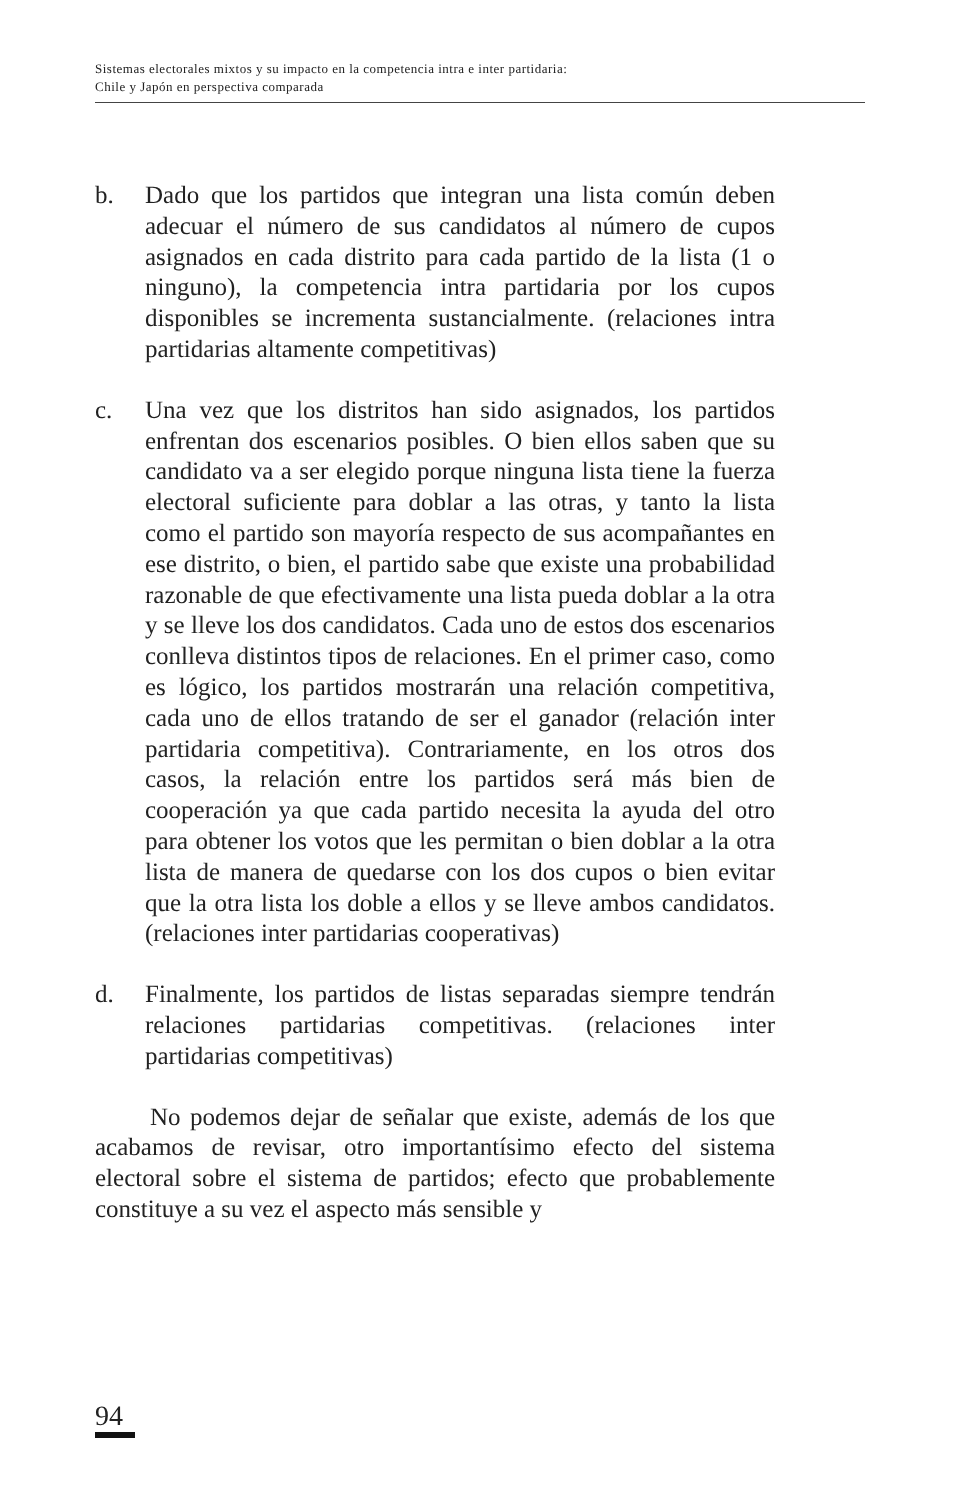Sistemas electorales mixtos y su impacto en la competencia intra e inter partidaria:
Chile y Japón en perspectiva comparada
b. Dado que los partidos que integran una lista común deben adecuar el número de sus candidatos al número de cupos asignados en cada distrito para cada partido de la lista (1 o ninguno), la competencia intra partidaria por los cupos disponibles se incrementa sustancialmente. (relaciones intra partidarias altamente competitivas)
c. Una vez que los distritos han sido asignados, los partidos enfrentan dos escenarios posibles. O bien ellos saben que su candidato va a ser elegido porque ninguna lista tiene la fuerza electoral suficiente para doblar a las otras, y tanto la lista como el partido son mayoría respecto de sus acompañantes en ese distrito, o bien, el partido sabe que existe una probabilidad razonable de que efectivamente una lista pueda doblar a la otra y se lleve los dos candidatos. Cada uno de estos dos escenarios conlleva distintos tipos de relaciones. En el primer caso, como es lógico, los partidos mostrarán una relación competitiva, cada uno de ellos tratando de ser el ganador (relación inter partidaria competitiva). Contrariamente, en los otros dos casos, la relación entre los partidos será más bien de cooperación ya que cada partido necesita la ayuda del otro para obtener los votos que les permitan o bien doblar a la otra lista de manera de quedarse con los dos cupos o bien evitar que la otra lista los doble a ellos y se lleve ambos candidatos. (relaciones inter partidarias cooperativas)
d. Finalmente, los partidos de listas separadas siempre tendrán relaciones partidarias competitivas. (relaciones inter partidarias competitivas)
No podemos dejar de señalar que existe, además de los que acabamos de revisar, otro importantísimo efecto del sistema electoral sobre el sistema de partidos; efecto que probablemente constituye a su vez el aspecto más sensible y
94